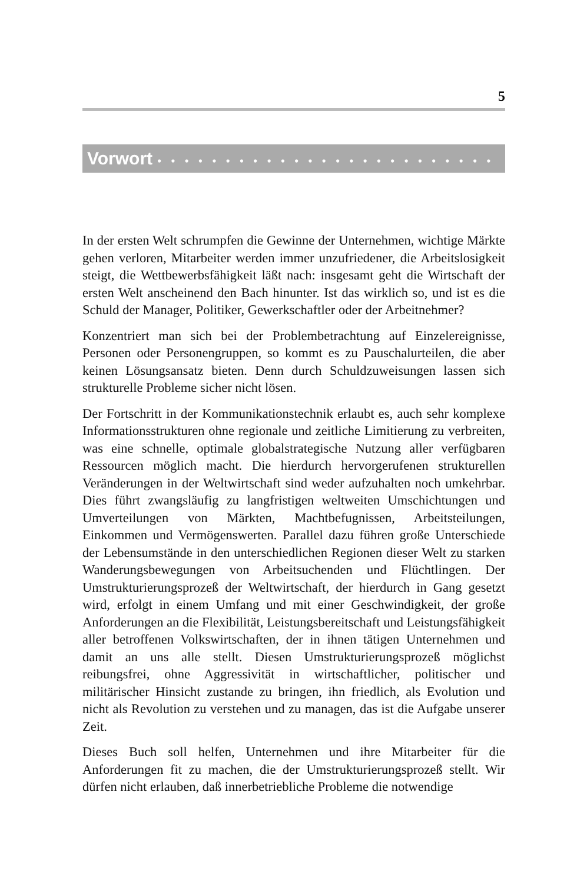5
Vorwort • • • • • • • • • • • • • • • • • • • • • • • • •
In der ersten Welt schrumpfen die Gewinne der Unternehmen, wichtige Märkte gehen verloren, Mitarbeiter werden immer unzufriedener, die Arbeitslosigkeit steigt, die Wettbewerbsfähigkeit läßt nach: insgesamt geht die Wirtschaft der ersten Welt anscheinend den Bach hinunter. Ist das wirklich so, und ist es die Schuld der Manager, Politiker, Gewerkschaftler oder der Arbeitnehmer?
Konzentriert man sich bei der Problembetrachtung auf Einzelereignisse, Personen oder Personengruppen, so kommt es zu Pauschalurteilen, die aber keinen Lösungsansatz bieten. Denn durch Schuldzuweisungen lassen sich strukturelle Probleme sicher nicht lösen.
Der Fortschritt in der Kommunikationstechnik erlaubt es, auch sehr komplexe Informationsstrukturen ohne regionale und zeitliche Limitierung zu verbreiten, was eine schnelle, optimale globalstrategische Nutzung aller verfügbaren Ressourcen möglich macht. Die hierdurch hervorgerufenen strukturellen Veränderungen in der Weltwirtschaft sind weder aufzuhalten noch umkehrbar. Dies führt zwangsläufig zu langfristigen weltweiten Umschichtungen und Umverteilungen von Märkten, Machtbefugnissen, Arbeitsteilungen, Einkommen und Vermögenswerten. Parallel dazu führen große Unterschiede der Lebensumstände in den unterschiedlichen Regionen dieser Welt zu starken Wanderungsbewegungen von Arbeitsuchenden und Flüchtlingen. Der Umstrukturierungsprozeß der Weltwirtschaft, der hierdurch in Gang gesetzt wird, erfolgt in einem Umfang und mit einer Geschwindigkeit, der große Anforderungen an die Flexibilität, Leistungsbereitschaft und Leistungsfähigkeit aller betroffenen Volkswirtschaften, der in ihnen tätigen Unternehmen und damit an uns alle stellt. Diesen Umstrukturierungsprozeß möglichst reibungsfrei, ohne Aggressivität in wirtschaftlicher, politischer und militärischer Hinsicht zustande zu bringen, ihn friedlich, als Evolution und nicht als Revolution zu verstehen und zu managen, das ist die Aufgabe unserer Zeit.
Dieses Buch soll helfen, Unternehmen und ihre Mitarbeiter für die Anforderungen fit zu machen, die der Umstrukturierungsprozeß stellt. Wir dürfen nicht erlauben, daß innerbetriebliche Probleme die notwendige